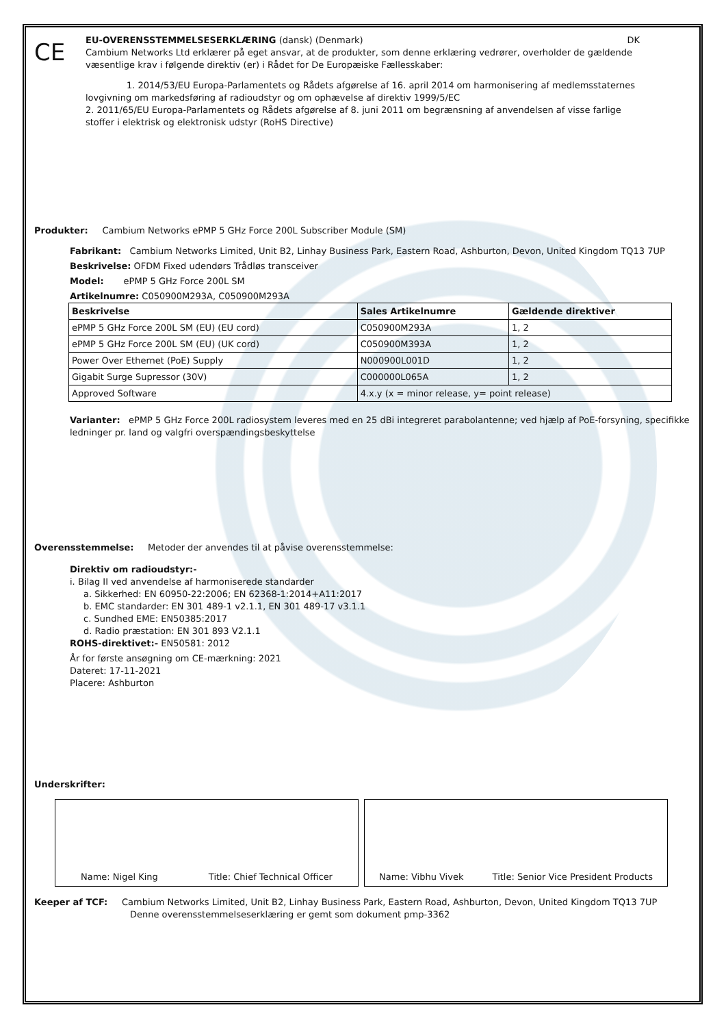CE
EU-OVERENSSTEMMELSESERKLÆRING (dansk) (Denmark) DK
Cambium Networks Ltd erklærer på eget ansvar, at de produkter, som denne erklæring vedrører, overholder de gældende væsentlige krav i følgende direktiv (er) i Rådet for De Europæiske Fællesskaber:
1. 2014/53/EU Europa-Parlamentets og Rådets afgørelse af 16. april 2014 om harmonisering af medlemsstaternes lovgivning om markedsføring af radioudstyr og om ophævelse af direktiv 1999/5/EC
2. 2011/65/EU Europa-Parlamentets og Rådets afgørelse af 8. juni 2011 om begrænsning af anvendelsen af visse farlige stoffer i elektrisk og elektronisk udstyr (RoHS Directive)
Produkter: Cambium Networks ePMP 5 GHz Force 200L Subscriber Module (SM)
Fabrikant: Cambium Networks Limited, Unit B2, Linhay Business Park, Eastern Road, Ashburton, Devon, United Kingdom TQ13 7UP
Beskrivelse: OFDM Fixed udendørs Trådløs transceiver
Model: ePMP 5 GHz Force 200L SM
Artikelnumre: C050900M293A, C050900M293A
| Beskrivelse | Sales Artikelnumre | Gældende direktiver |
| --- | --- | --- |
| ePMP 5 GHz Force 200L SM (EU) (EU cord) | C050900M293A | 1, 2 |
| ePMP 5 GHz Force 200L SM (EU) (UK cord) | C050900M393A | 1, 2 |
| Power Over Ethernet (PoE) Supply | N000900L001D | 1, 2 |
| Gigabit Surge Supressor (30V) | C000000L065A | 1, 2 |
| Approved Software | 4.x.y (x = minor release, y= point release) | |
Varianter: ePMP 5 GHz Force 200L radiosystem leveres med en 25 dBi integreret parabolantenne; ved hjælp af PoE-forsyning, specifikke ledninger pr. land og valgfri overspændingsbeskyttelse
Overensstemmelse: Metoder der anvendes til at påvise overensstemmelse:
Direktiv om radioudstyr:-
i. Bilag II ved anvendelse af harmoniserede standarder
a. Sikkerhed: EN 60950-22:2006; EN 62368-1:2014+A11:2017
b. EMC standarder: EN 301 489-1 v2.1.1, EN 301 489-17 v3.1.1
c. Sundhed EME: EN50385:2017
d. Radio præstation: EN 301 893 V2.1.1
ROHS-direktivet:- EN50581: 2012
År for første ansøgning om CE-mærkning: 2021
Dateret: 17-11-2021
Placere: Ashburton
Underskrifter:
Name: Nigel King Title: Chief Technical Officer
Name: Vibhu Vivek Title: Senior Vice President Products
Keeper af TCF: Cambium Networks Limited, Unit B2, Linhay Business Park, Eastern Road, Ashburton, Devon, United Kingdom TQ13 7UP
Denne overensstemmelseserklæring er gemt som dokument pmp-3362